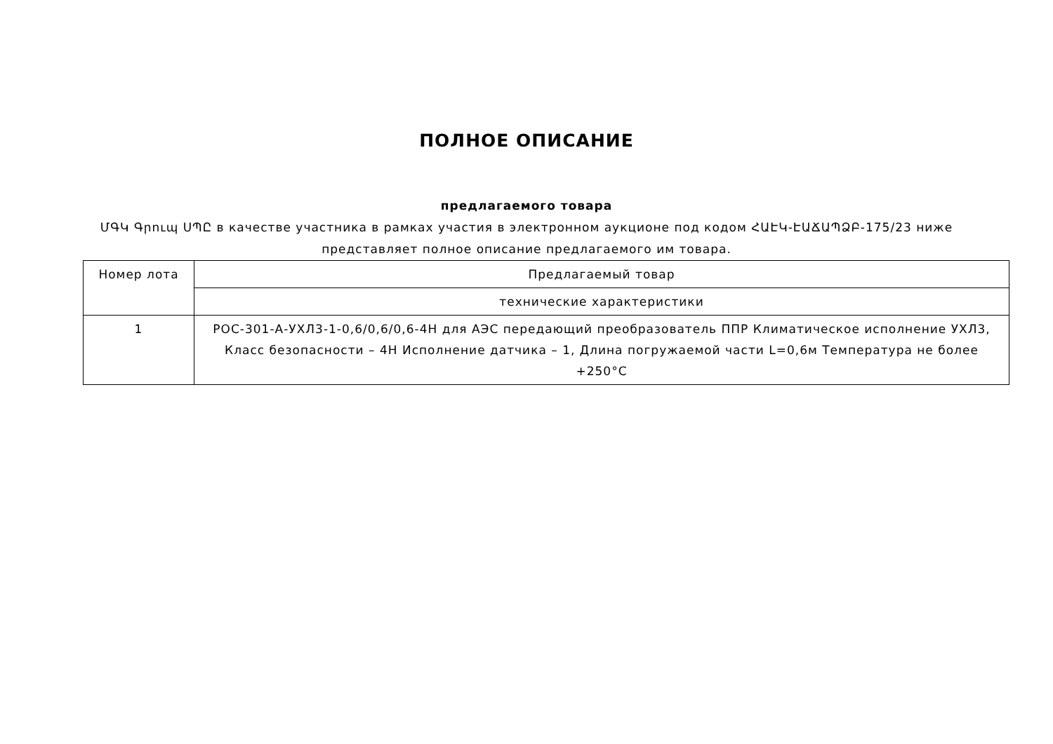ПОЛНОЕ ОПИСАНИЕ
предлагаемого товара
ՄԳԿ Գրուպ ՍՊԸ в качестве участника в рамках участия в электронном аукционе под кодом ՀԱԷԿ-ԷԱՃԱՊՁԲ-175/23 ниже представляет полное описание предлагаемого им товара.
| Номер лота | Предлагаемый товар |
| | технические характеристики |
| 1 | РОС-301-А-УХЛ3-1-0,6/0,6/0,6-4Н для АЭС передающий преобразователь ППР Климатическое исполнение УХЛ3, Класс безопасности – 4Н Исполнение датчика – 1, Длина погружаемой части L=0,6м Температура не более +250°С |